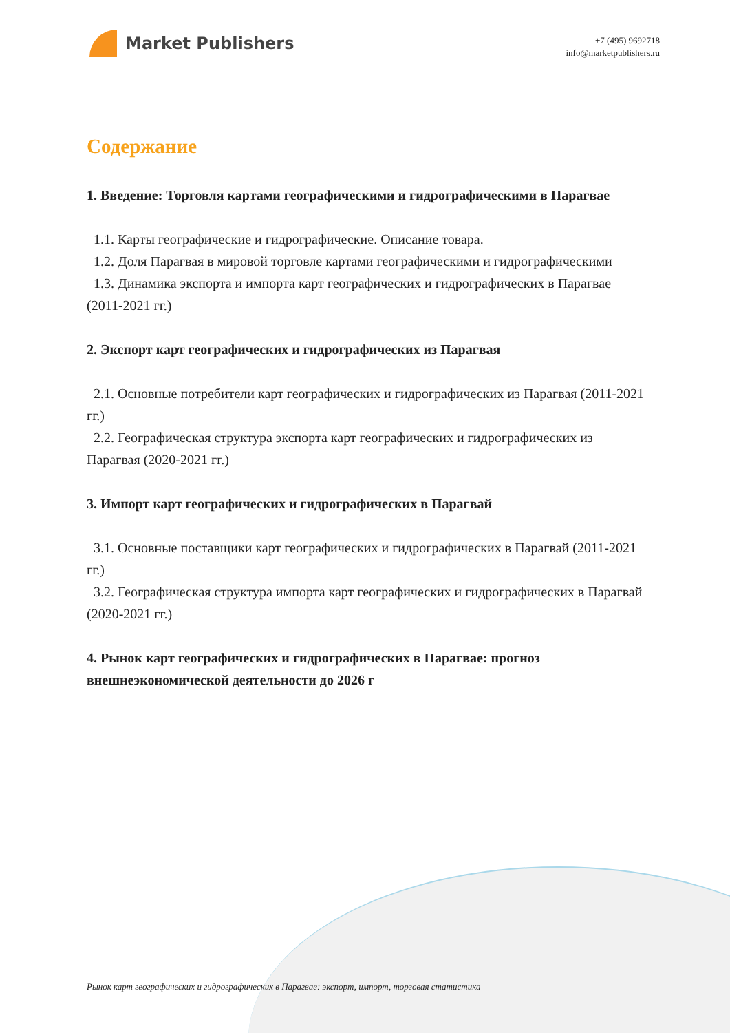Market Publishers
+7 (495) 9692718
info@marketpublishers.ru
Содержание
1. Введение: Торговля картами географическими и гидрографическими в Парагвае
1.1. Карты географические и гидрографические. Описание товара.
1.2. Доля Парагвая в мировой торговле картами географическими и гидрографическими
1.3. Динамика экспорта и импорта карт географических и гидрографических в Парагвае (2011-2021 гг.)
2. Экспорт карт географических и гидрографических из Парагвая
2.1. Основные потребители карт географических и гидрографических из Парагвая (2011-2021 гг.)
2.2. Географическая структура экспорта карт географических и гидрографических из Парагвая (2020-2021 гг.)
3. Импорт карт географических и гидрографических в Парагвай
3.1. Основные поставщики карт географических и гидрографических в Парагвай (2011-2021 гг.)
3.2. Географическая структура импорта карт географических и гидрографических в Парагвай (2020-2021 гг.)
4. Рынок карт географических и гидрографических в Парагвае: прогноз внешнеэкономической деятельности до 2026 г
Рынок карт географических и гидрографических в Парагвае: экспорт, импорт, торговая статистика